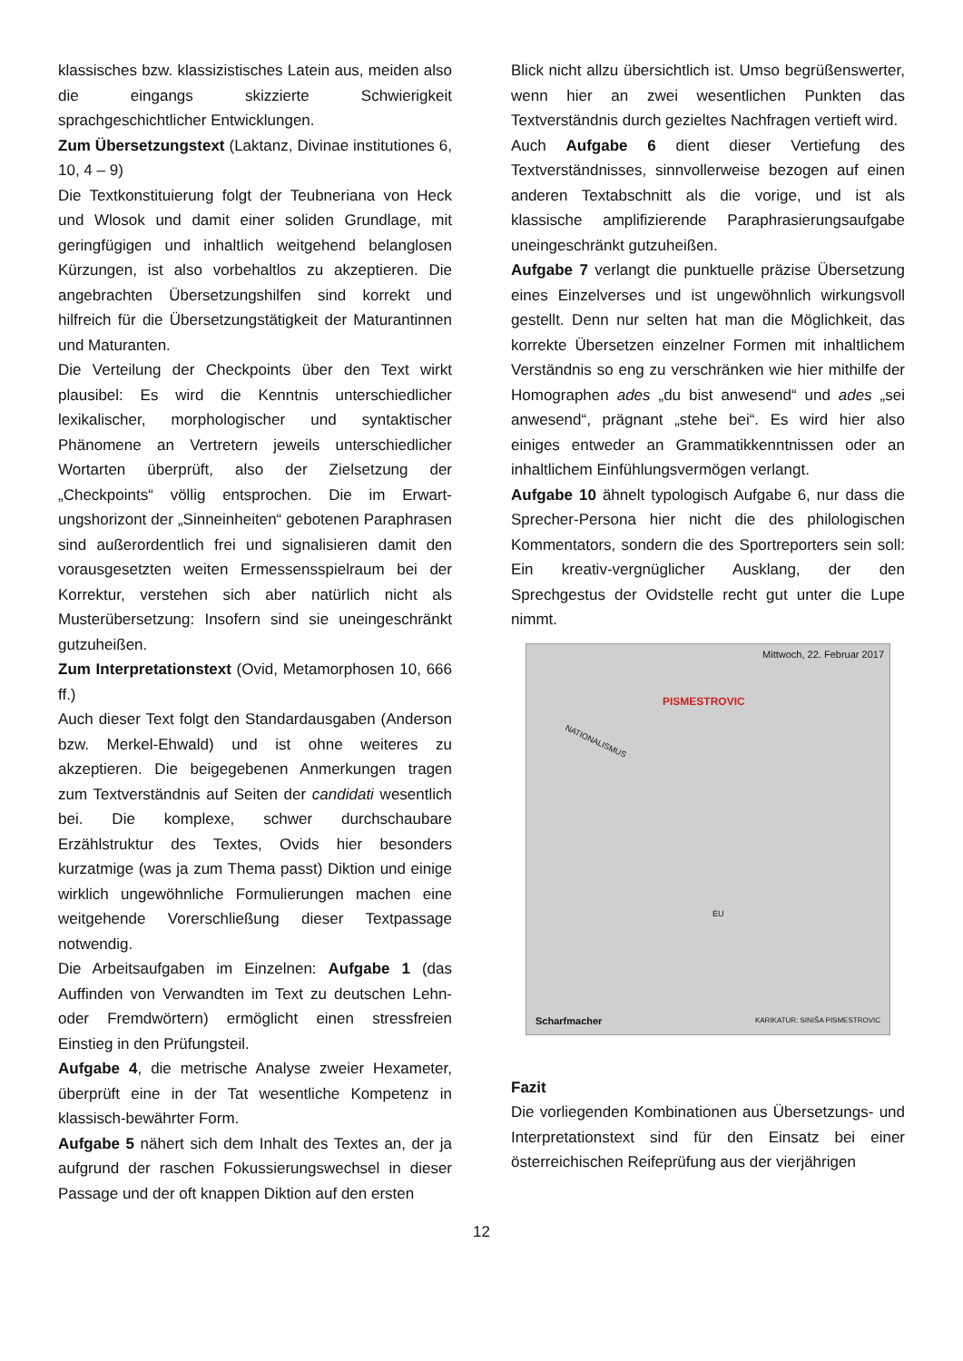klassisches bzw. klassizistisches Latein aus, meiden also die eingangs skizzierte Schwierigkeit sprachgeschichtlicher Entwicklungen.
Zum Übersetzungstext (Laktanz, Divinae institutiones 6, 10, 4 – 9)
Die Textkonstituierung folgt der Teubneriana von Heck und Wlosok und damit einer soliden Grundlage, mit geringfügigen und inhaltlich weitgehend belanglosen Kürzungen, ist also vorbehaltlos zu akzeptieren. Die angebrachten Übersetzungshilfen sind korrekt und hilfreich für die Übersetzungs­tätigkeit der Maturantinnen und Maturanten.
Die Verteilung der Checkpoints über den Text wirkt plausibel: Es wird die Kenntnis unterschiedlicher lexikalischer, morphologischer und syntaktischer Phänomene an Vertretern jeweils unterschiedlicher Wortarten überprüft, also der Zielsetzung der „Checkpoints“ völlig entsprochen. Die im Erwart­ungshorizont der „Sinneinheiten“ gebotenen Para­phrasen sind außerordentlich frei und signalisieren damit den vorausgesetzten weiten Ermessens­spielraum bei der Korrektur, verstehen sich aber natürlich nicht als Musterübersetzung: Insofern sind sie uneingeschränkt gutzuheißen.
Zum Interpretationstext (Ovid, Metamorphosen 10, 666 ff.)
Auch dieser Text folgt den Standardausgaben (Anderson bzw. Merkel-Ehwald) und ist ohne weiteres zu akzeptieren. Die beigegebenen Anmerkungen tragen zum Textverständnis auf Seiten der candidati wesentlich bei. Die komplexe, schwer durchschaubare Erzählstruktur des Textes, Ovids hier besonders kurzatmige (was ja zum Thema passt) Diktion und einige wirklich ungewöhnliche Formulierungen machen eine weitgehende Vorerschließung dieser Textpassage notwendig.
Die Arbeitsaufgaben im Einzelnen: Aufgabe 1 (das Auffinden von Verwandten im Text zu deutschen Lehn- oder Fremdwörtern) ermöglicht einen stressfreien Einstieg in den Prüfungsteil.
Aufgabe 4, die metrische Analyse zweier Hexameter, überprüft eine in der Tat wesentliche Kompetenz in klassisch-bewährter Form.
Aufgabe 5 nähert sich dem Inhalt des Textes an, der ja aufgrund der raschen Fokussierungswechsel in dieser Passage und der oft knappen Diktion auf den ersten
Blick nicht allzu übersichtlich ist. Umso begrüßenswerter, wenn hier an zwei wesentlichen Punkten das Textverständnis durch gezieltes Nachfragen vertieft wird.
Auch Aufgabe 6 dient dieser Vertiefung des Textverständnisses, sinnvollerweise bezogen auf einen anderen Textabschnitt als die vorige, und ist als klassische amplifizierende Paraphrasierungsaufgabe uneingeschränkt gutzuheißen.
Aufgabe 7 verlangt die punktuelle präzise Übersetzung eines Einzelverses und ist ungewöhnlich wirkungsvoll gestellt. Denn nur selten hat man die Möglichkeit, das korrekte Übersetzen einzelner Formen mit inhaltlichem Verständnis so eng zu verschränken wie hier mithilfe der Homographen ades „du bist anwesend“ und ades „sei anwesend“, prägnant „stehe bei“. Es wird hier also einiges entweder an Grammatikkenntnissen oder an inhaltlichem Einfühlungsvermögen verlangt.
Aufgabe 10 ähnelt typologisch Aufgabe 6, nur dass die Sprecher-Persona hier nicht die des philologischen Kommentators, sondern die des Sportreporters sein soll: Ein kreativ-vergnüglicher Ausklang, der den Sprechgestus der Ovidstelle recht gut unter die Lupe nimmt.
Mittwoch, 22. Februar 2017
PISMESTROVIC
NATIONALISMUS
EU
Scharfmacher KARIKATUR: SINIŠA PISMESTROVIC
Fazit
Die vorliegenden Kombinationen aus Übersetzungs- und Interpretationstext sind für den Einsatz bei einer österreichischen Reifeprüfung aus der vierjährigen
12